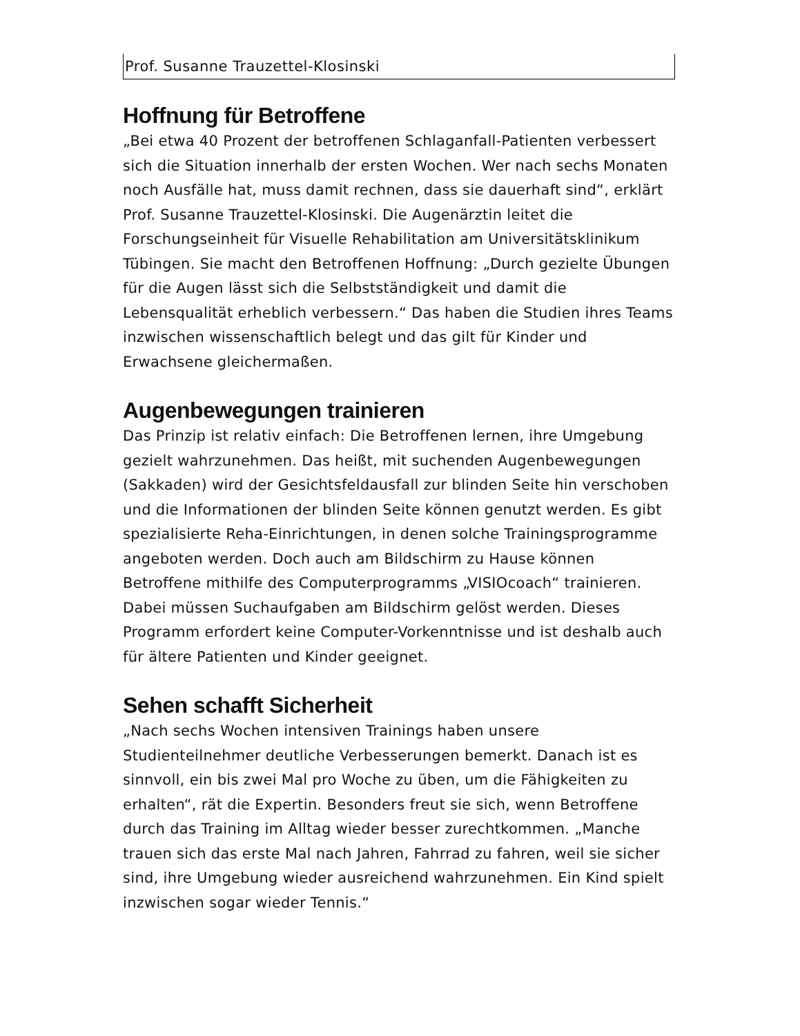Prof. Susanne Trauzettel-Klosinski
Hoffnung für Betroffene
„Bei etwa 40 Prozent der betroffenen Schlaganfall-Patienten verbessert sich die Situation innerhalb der ersten Wochen. Wer nach sechs Monaten noch Ausfälle hat, muss damit rechnen, dass sie dauerhaft sind“, erklärt Prof. Susanne Trauzettel-Klosinski. Die Augenärztin leitet die Forschungseinheit für Visuelle Rehabilitation am Universitätsklinikum Tübingen. Sie macht den Betroffenen Hoffnung: „Durch gezielte Übungen für die Augen lässt sich die Selbstständigkeit und damit die Lebensqualität erheblich verbessern.“ Das haben die Studien ihres Teams inzwischen wissenschaftlich belegt und das gilt für Kinder und Erwachsene gleichermaßen.
Augenbewegungen trainieren
Das Prinzip ist relativ einfach: Die Betroffenen lernen, ihre Umgebung gezielt wahrzunehmen. Das heißt, mit suchenden Augenbewegungen (Sakkaden) wird der Gesichtsfeldausfall zur blinden Seite hin verschoben und die Informationen der blinden Seite können genutzt werden. Es gibt spezialisierte Reha-Einrichtungen, in denen solche Trainingsprogramme angeboten werden. Doch auch am Bildschirm zu Hause können Betroffene mithilfe des Computerprogramms „VISIOcoach“ trainieren. Dabei müssen Suchaufgaben am Bildschirm gelöst werden. Dieses Programm erfordert keine Computer-Vorkenntnisse und ist deshalb auch für ältere Patienten und Kinder geeignet.
Sehen schafft Sicherheit
„Nach sechs Wochen intensiven Trainings haben unsere Studienteilnehmer deutliche Verbesserungen bemerkt. Danach ist es sinnvoll, ein bis zwei Mal pro Woche zu üben, um die Fähigkeiten zu erhalten“, rät die Expertin. Besonders freut sie sich, wenn Betroffene durch das Training im Alltag wieder besser zurechtkommen. „Manche trauen sich das erste Mal nach Jahren, Fahrrad zu fahren, weil sie sicher sind, ihre Umgebung wieder ausreichend wahrzunehmen. Ein Kind spielt inzwischen sogar wieder Tennis.“